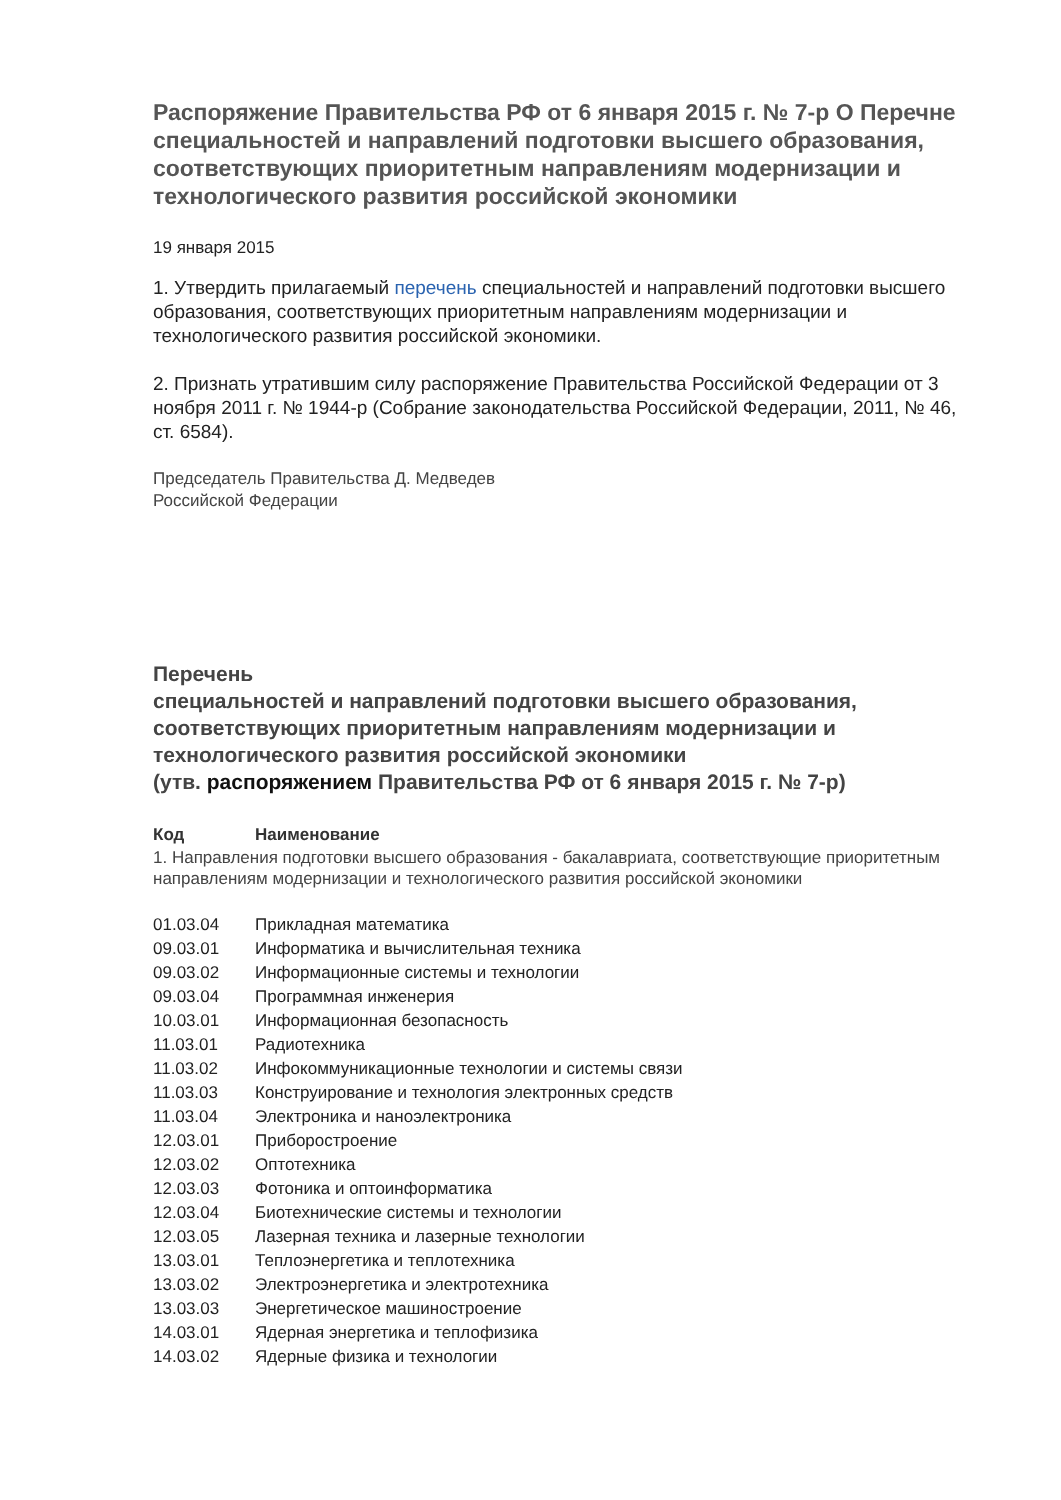Распоряжение Правительства РФ от 6 января 2015 г. № 7-р О Перечне специальностей и направлений подготовки высшего образования, соответствующих приоритетным направлениям модернизации и технологического развития российской экономики
19 января 2015
1. Утвердить прилагаемый перечень специальностей и направлений подготовки высшего образования, соответствующих приоритетным направлениям модернизации и технологического развития российской экономики.
2. Признать утратившим силу распоряжение Правительства Российской Федерации от 3 ноября 2011 г. № 1944-р (Собрание законодательства Российской Федерации, 2011, № 46, ст. 6584).
Председатель Правительства Д. Медведев
Российской Федерации
Перечень
специальностей и направлений подготовки высшего образования, соответствующих приоритетным направлениям модернизации и технологического развития российской экономики
(утв. распоряжением Правительства РФ от 6 января 2015 г. № 7-р)
| Код | Наименование |
| --- | --- |
| 1. Направления подготовки высшего образования - бакалавриата, соответствующие приоритетным направлениям модернизации и технологического развития российской экономики | |
| 01.03.04 | Прикладная математика |
| 09.03.01 | Информатика и вычислительная техника |
| 09.03.02 | Информационные системы и технологии |
| 09.03.04 | Программная инженерия |
| 10.03.01 | Информационная безопасность |
| 11.03.01 | Радиотехника |
| 11.03.02 | Инфокоммуникационные технологии и системы связи |
| 11.03.03 | Конструирование и технология электронных средств |
| 11.03.04 | Электроника и наноэлектроника |
| 12.03.01 | Приборостроение |
| 12.03.02 | Оптотехника |
| 12.03.03 | Фотоника и оптоинформатика |
| 12.03.04 | Биотехнические системы и технологии |
| 12.03.05 | Лазерная техника и лазерные технологии |
| 13.03.01 | Теплоэнергетика и теплотехника |
| 13.03.02 | Электроэнергетика и электротехника |
| 13.03.03 | Энергетическое машиностроение |
| 14.03.01 | Ядерная энергетика и теплофизика |
| 14.03.02 | Ядерные физика и технологии |